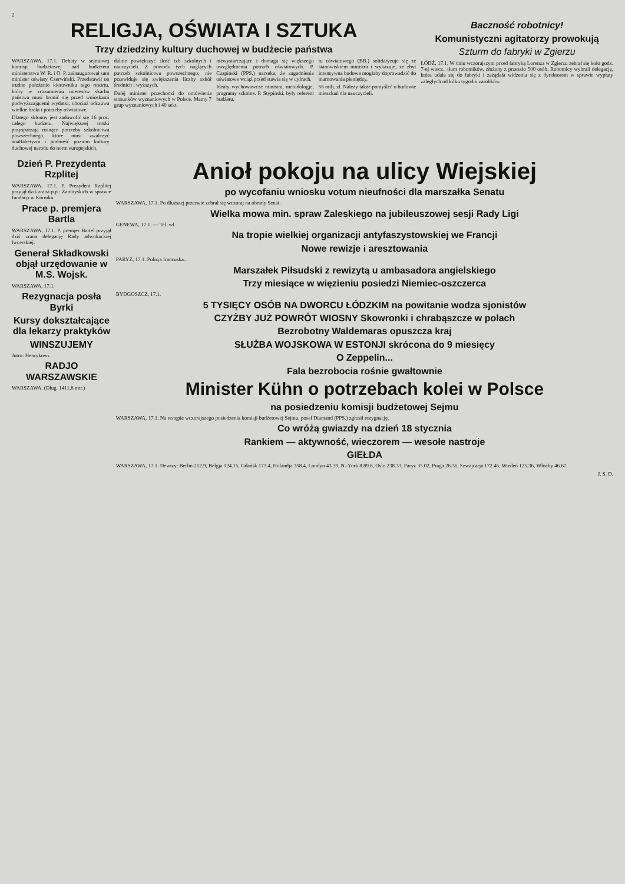2
RELIGJA, OŚWIATA I SZTUKA
Trzy dziedziny kultury duchowej w budżecie państwa
WARSZAWA, 17.1. Debaty w sejmowej komisji budżetowej nad budżetem ministerstwa W. R. i O. P. zainaugurował sam minister oświaty Czerwiński. Przedstawił on trudne położenie kierownika tego resortu, który w zrozumieniu interesów skarbu państwa musi bronić się przed wnioskami podwyższającemi wydatki, chociaż odczuwa wielkie braki i potrzeby oświatowe.
Dlatego skłonny jest zadowolić się 16 proc. całego budżetu. Największej troski przysparzają rosnące potrzeby szkolnictwa powszechnego, które musi zwalczyć analfabetyzm i podnieść poziom kultury duchowej narodu do norm europejskich.
dalnie powiększyć ilość izb szkolnych i nauczycieli. Z powodu tych naglących potrzeb szkolnictwa powszechnego, nie przewiduje się zwiększenia liczby szkół średnich i wyższych.
Dalej minister przechodzi do omówienia stosunków wyznaniowych w Polsce. Mamy 7 grup wyznaniowych i 40 sekt.
niewystarczające i domaga się większego uwzględnienia potrzeb oświatowych. P. Czapiński (PPS.) narzeka, że zagadnienia oświatowe wciąż przed stawia się w cyfrach.
Ideały wychowawcze ministra, metodologje, programy szkolne. P. Stypiński, były referent budżetu.
tu oświatowego (BB.) solidaryzuje się ze stanowiskiem ministra i wykazuje, że zbyt intensywna budowa mogłaby doprowadzić do marnowania pieniędzy.
56 milj. zł. Należy także pomyśleć o budowie mieszkań dla nauczycieli.
Baczność robotnicy!
Komunistyczni agitatorzy prowokują
Szturm do fabryki w Zgierzu
ŁÓDŹ, 17.1. W dniu wczorajszym przed fabryką Lorenza w Zgierzu zebrał się koło godz. 7-ej wiecz.. tłum robotników, złożony z przeszło 500 osób. Robotnicy wybrali delegację, która udała się do fabryki i zażądała widzenia się z dyrektorem w sprawie wypłaty zaległych od kilku tygodni zarobków.
Dzień P. Prezydenta Rzplitej
WARSZAWA, 17.1. P. Prezydent Rzplitej przyjął dziś zrana p.p.: Zamoyskich w sprawie fundacji w Kórniku.
Prace p. premjera Bartla
WARSZAWA, 17.1. P. premjer Bartel przyjął dziś zrana delegację Rady adwokackiej lwowskiej.
Generał Składkowski objął urzędowanie w M.S. Wojsk.
WARSZAWA, 17.1.
Rezygnacja posła Byrki
Kursy dokształcające dla lekarzy praktyków
WINSZUJEMY
Jutro: Henrykowi.
RADJO WARSZAWSKIE
WARSZAWA. (Dług. 1411,8 mtr.)
Anioł pokoju na ulicy Wiejskiej
po wycofaniu wniosku votum nieufności dla marszałka Senatu
WARSZAWA, 17.1. Po dłuższej przerwie zebrał się wczoraj na obrady Senat.
Wielka mowa min. spraw Zaleskiego na jubileuszowej sesji Rady Ligi
GENEWA, 17.1. — Tel. wł.
Na tropie wielkiej organizacji antyfaszystowskiej we Francji
Nowe rewizje i aresztowania
PARYŻ, 17.1. Policja francuska...
Marszałek Piłsudski z rewizytą u ambasadora angielskiego
Trzy miesiące w więzieniu posiedzi Niemiec-oszczerca
BYDGOSZCZ, 17.1.
5 TYSIĘCY OSÓB NA DWORCU ŁÓDZKIM na powitanie wodza sjonistów
CZYŻBY JUŻ POWRÓT WIOSNY Skowronki i chrabąszcze w polach
Bezrobotny Waldemaras opuszcza kraj
SŁUŻBA WOJSKOWA W ESTONJI skrócona do 9 miesięcy
O Zeppelin...
Fala bezrobocia rośnie gwałtownie
Minister Kühn o potrzebach kolei w Polsce
na posiedzeniu komisji budżetowej Sejmu
WARSZAWA, 17.1. Na wstępie wczorajszego posiedzenia komisji budżetowej Sejmu, poseł Diamand (PPS.) zgłosił rezygnację.
Co wróżą gwiazdy na dzień 18 stycznia
Rankiem — aktywność, wieczorem — wesołe nastroje
GIEŁDA
WARSZAWA, 17.1. Dewizy: Berlin 212.9, Belgja 124.15, Gdańsk 173.4, Holandja 358.4, Londyn 43.39, N.-York 8.89.6, Oslo 238.33, Paryż 35.02, Praga 26.36, Szwajcarja 172.46, Wiedeń 125.36, Włochy 46.67.
J. S. D.